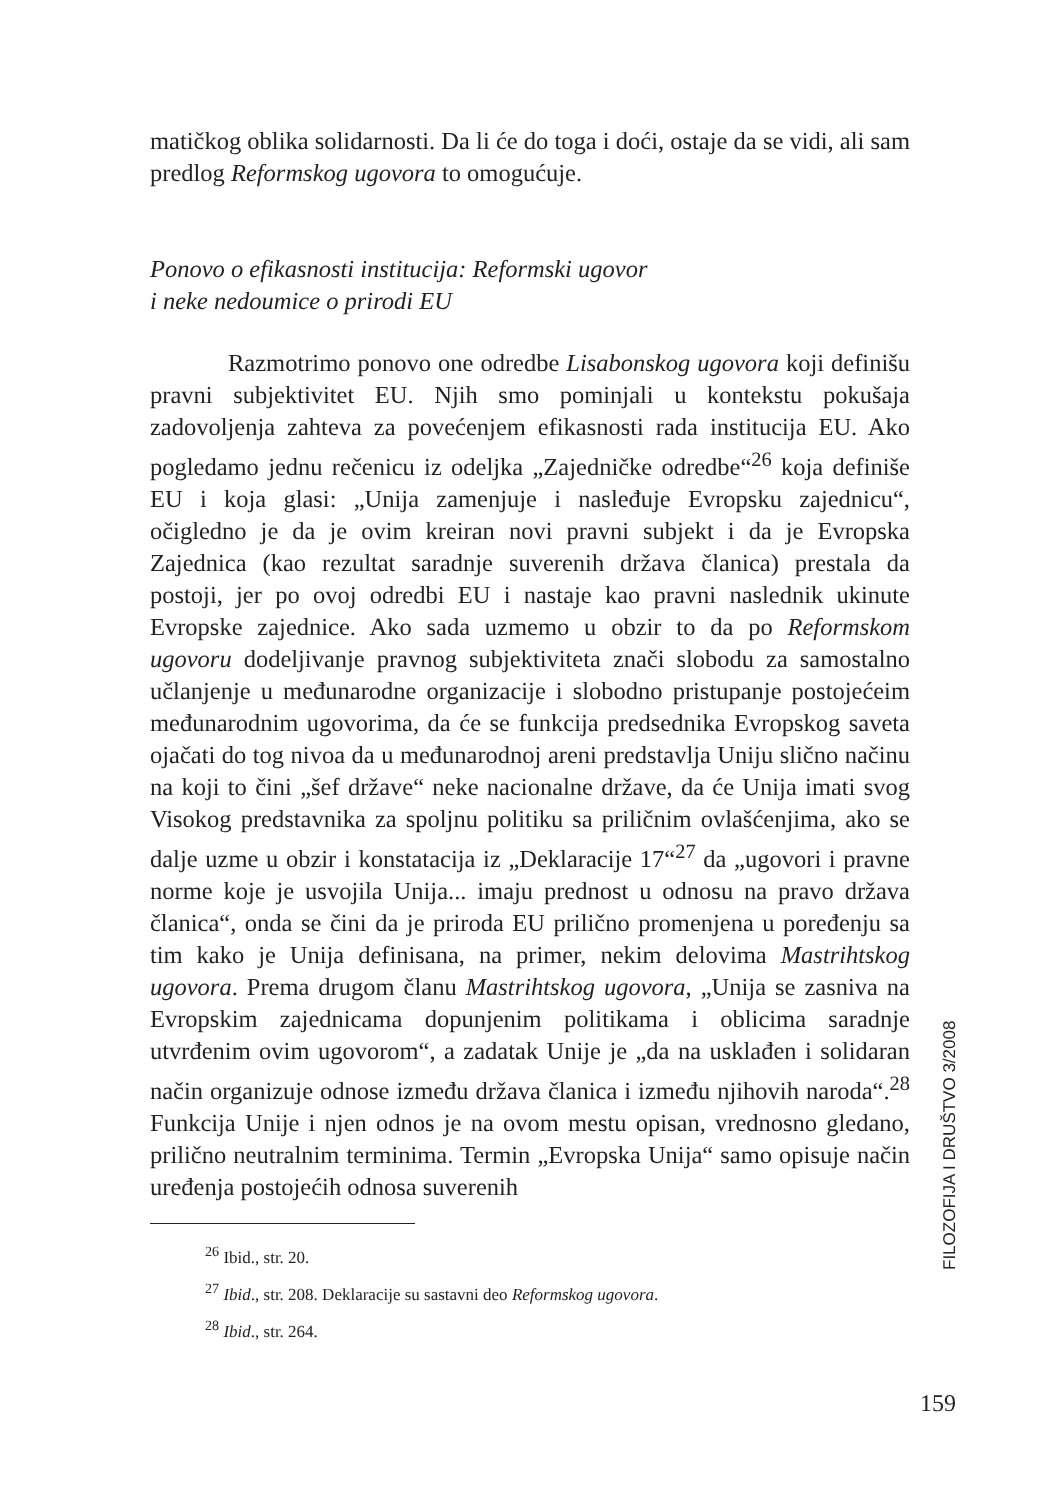matičkog oblika solidarnosti. Da li će do toga i doći, ostaje da se vidi, ali sam predlog Reformskog ugovora to omogućuje.
Ponovo o efikasnosti institucija: Reformski ugovor
i neke nedoumice o prirodi EU
Razmotrimo ponovo one odredbe Lisabonskog ugovora koji definišu pravni subjektivitet EU. Njih smo pominjali u kontekstu pokušaja zadovoljenja zahteva za povećenjem efikasnosti rada institucija EU. Ako pogledamo jednu rečenicu iz odeljka „Zajedničke odredbe“<sup>26</sup> koja definiše EU i koja glasi: „Unija zamenjuje i nasleđuje Evropsku zajednicu“, očigledno je da je ovim kreiran novi pravni subjekt i da je Evropska Zajednica (kao rezultat saradnje suverenih država članica) prestala da postoji, jer po ovoj odredbi EU i nastaje kao pravni naslednik ukinute Evropske zajednice. Ako sada uzmemo u obzir to da po Reformskom ugovoru dodeljivanje pravnog subjektiviteta znači slobodu za samostalno učlanjenje u međunarodne organizacije i slobodno pristupanje postojećeim međunarodnim ugovorima, da će se funkcija predsednika Evropskog saveta ojačati do tog nivoa da u međunarodnoj areni predstavlja Uniju slično načinu na koji to čini „šef države“ neke nacionalne države, da će Unija imati svog Visokog predstavnika za spoljnu politiku sa priličnim ovlašćenjima, ako se dalje uzme u obzir i konstatacija iz „Deklaracije 17“<sup>27</sup> da „ugovori i pravne norme koje je usvojila Unija... imaju prednost u odnosu na pravo država članica“, onda se čini da je priroda EU prilično promenjena u poređenju sa tim kako je Unija definisana, na primer, nekim delovima Mastrihtskog ugovora. Prema drugom članu Mastrihtskog ugovora, „Unija se zasniva na Evropskim zajednicama dopunjenim politikama i oblicima saradnje utvrđenim ovim ugovorom“, a zadatak Unije je „da na usklađen i solidaran način organizuje odnose između država članica i između njihovih naroda“.<sup>28</sup> Funkcija Unije i njen odnos je na ovom mestu opisan, vrednosno gledano, prilično neutralnim terminima. Termin „Evropska Unija“ samo opisuje način uređenja postojećih odnosa suverenih
<sup>26</sup> Ibid., str. 20.
<sup>27</sup> Ibid., str. 208. Deklaracije su sastavni deo Reformskog ugovora.
<sup>28</sup> Ibid., str. 264.
FILOZOFIJA I DRUŠTVO 3/2008
159